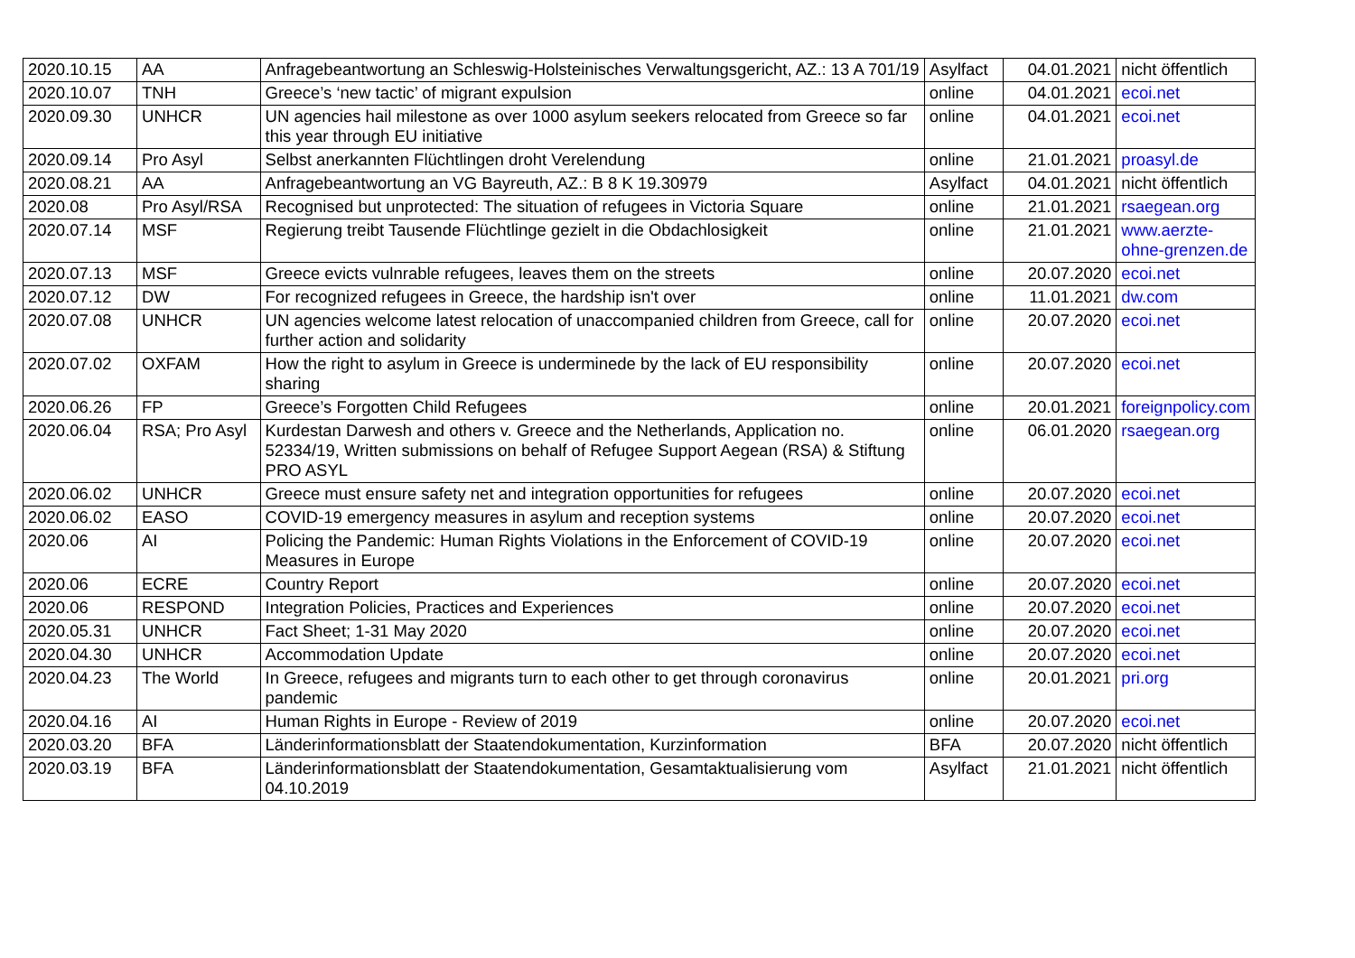| 2020.10.15 | AA | Anfragebeantwortung an Schleswig-Holsteinisches Verwaltungsgericht, AZ.: 13 A 701/19 | Asylfact | 04.01.2021 | nicht öffentlich |
| 2020.10.07 | TNH | Greece’s ‘new tactic’ of migrant expulsion | online | 04.01.2021 | ecoi.net |
| 2020.09.30 | UNHCR | UN agencies hail milestone as over 1000 asylum seekers relocated from Greece so far this year through EU initiative | online | 04.01.2021 | ecoi.net |
| 2020.09.14 | Pro Asyl | Selbst anerkannten Flüchtlingen droht Verelendung | online | 21.01.2021 | proasyl.de |
| 2020.08.21 | AA | Anfragebeantwortung an VG Bayreuth, AZ.: B 8 K 19.30979 | Asylfact | 04.01.2021 | nicht öffentlich |
| 2020.08 | Pro Asyl/RSA | Recognised but unprotected: The situation of refugees in Victoria Square | online | 21.01.2021 | rsaegean.org |
| 2020.07.14 | MSF | Regierung treibt Tausende Flüchtlinge gezielt in die Obdachlosigkeit | online | 21.01.2021 | www.aerzte-ohne-grenzen.de |
| 2020.07.13 | MSF | Greece evicts vulnrable refugees, leaves them on the streets | online | 20.07.2020 | ecoi.net |
| 2020.07.12 | DW | For recognized refugees in Greece, the hardship isn't over | online | 11.01.2021 | dw.com |
| 2020.07.08 | UNHCR | UN agencies welcome latest relocation of unaccompanied children from Greece, call for further action and solidarity | online | 20.07.2020 | ecoi.net |
| 2020.07.02 | OXFAM | How the right to asylum in Greece is underminede by the lack of EU responsibility sharing | online | 20.07.2020 | ecoi.net |
| 2020.06.26 | FP | Greece’s Forgotten Child Refugees | online | 20.01.2021 | foreignpolicy.com |
| 2020.06.04 | RSA; Pro Asyl | Kurdestan Darwesh and others v. Greece and the Netherlands, Application no. 52334/19, Written submissions on behalf of Refugee Support Aegean (RSA) & Stiftung PRO ASYL | online | 06.01.2020 | rsaegean.org |
| 2020.06.02 | UNHCR | Greece must ensure safety net and integration opportunities for refugees | online | 20.07.2020 | ecoi.net |
| 2020.06.02 | EASO | COVID-19 emergency measures in asylum and reception systems | online | 20.07.2020 | ecoi.net |
| 2020.06 | AI | Policing the Pandemic: Human Rights Violations in the Enforcement of COVID-19 Measures in Europe | online | 20.07.2020 | ecoi.net |
| 2020.06 | ECRE | Country Report | online | 20.07.2020 | ecoi.net |
| 2020.06 | RESPOND | Integration Policies, Practices and Experiences | online | 20.07.2020 | ecoi.net |
| 2020.05.31 | UNHCR | Fact Sheet; 1-31 May 2020 | online | 20.07.2020 | ecoi.net |
| 2020.04.30 | UNHCR | Accommodation Update | online | 20.07.2020 | ecoi.net |
| 2020.04.23 | The World | In Greece, refugees and migrants turn to each other to get through coronavirus pandemic | online | 20.01.2021 | pri.org |
| 2020.04.16 | AI | Human Rights in Europe - Review of 2019 | online | 20.07.2020 | ecoi.net |
| 2020.03.20 | BFA | Länderinformationsblatt der Staatendokumentation, Kurzinformation | BFA | 20.07.2020 | nicht öffentlich |
| 2020.03.19 | BFA | Länderinformationsblatt der Staatendokumentation, Gesamtaktualisierung vom 04.10.2019 | Asylfact | 21.01.2021 | nicht öffentlich |